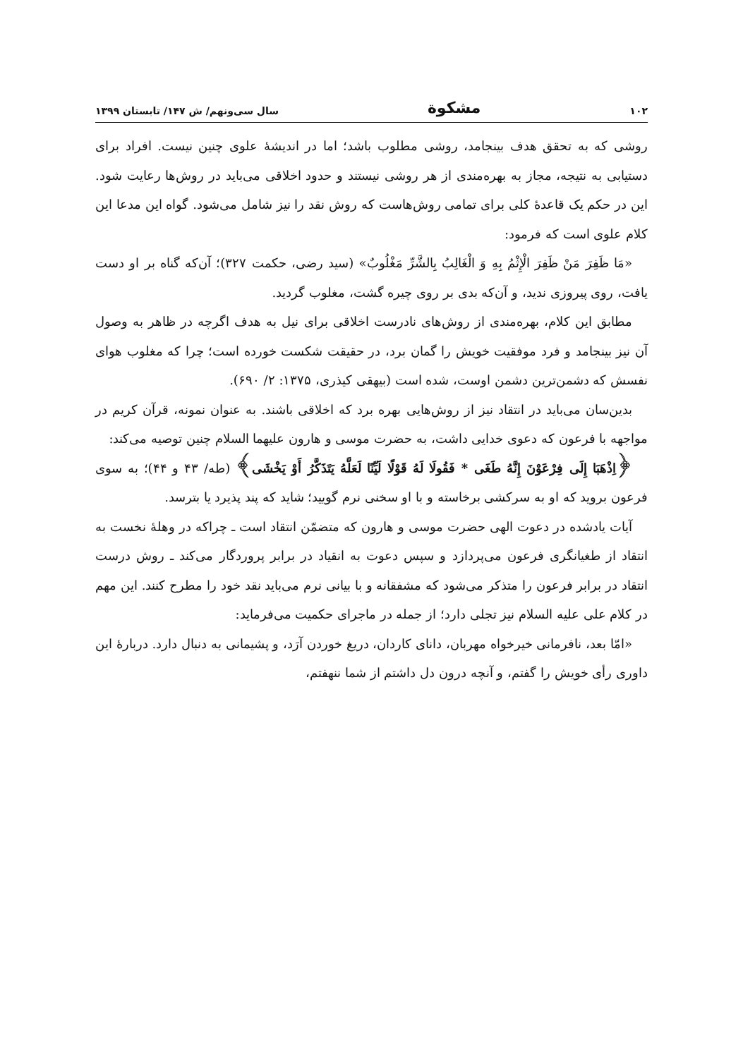۱۰۲ مشکوة سال سی‌ونهم/ ش ۱۴۷/ تابستان ۱۳۹۹
روشی که به تحقق هدف بینجامد، روشی مطلوب باشد؛ اما در اندیشهٔ علوی چنین نیست. افراد برای دستیابی به نتیجه، مجاز به بهره‌مندی از هر روشی نیستند و حدود اخلاقی می‌باید در روش‌ها رعایت شود. این در حکم یک قاعدهٔ کلی برای تمامی روش‌هاست که روش نقد را نیز شامل می‌شود. گواه این مدعا این کلام علوی است که فرمود:
«مَا ظَفِرَ مَنْ ظَفِرَ الْإِثْمُ بِهِ وَ الْغَالِبُ بِالشَّرِّ مَغْلُوبٌ» (سید رضی، حکمت ۳۲۷)؛ آن‌که گناه بر او دست یافت، روی پیروزی ندید، و آن‌که بدی بر روی چیره گشت، مغلوب گردید.
مطابق این کلام، بهره‌مندی از روش‌های نادرست اخلاقی برای نیل به هدف اگرچه در ظاهر به وصول آن نیز بینجامد و فرد موفقیت خویش را گمان برد، در حقیقت شکست خورده است؛ چرا که مغلوب هوای نفسش که دشمن‌ترین دشمن اوست، شده است (بیهقی کیذری، ۱۳۷۵: ۲/ ۶۹۰).
بدین‌سان می‌باید در انتقاد نیز از روش‌هایی بهره برد که اخلاقی باشند. به عنوان نمونه، قرآن کریم در مواجهه با فرعون که دعوی خدایی داشت، به حضرت موسی و هارون علیهما السلام چنین توصیه می‌کند:
﴿اِذْهَبَا إِلَى فِرْعَوْنَ إِنَّهُ طَغَى * فَقُولَا لَهُ قَوْلًا لَيِّنًا لَعَلَّهُ يَتَذَكَّرُ أَوْ يَخْشَى﴾ (طه/ ۴۳ و ۴۴)؛ به سوی فرعون بروید که او به سرکشی برخاسته و با او سخنی نرم گویید؛ شاید که پند پذیرد یا بترسد.
آیات یادشده در دعوت الهی حضرت موسی و هارون که متضمّن انتقاد است ـ چراکه در وهلهٔ نخست به انتقاد از طغیانگری فرعون می‌پردازد و سپس دعوت به انقیاد در برابر پروردگار می‌کند ـ روش درست انتقاد در برابر فرعون را متذکر می‌شود که مشفقانه و با بیانی نرم می‌باید نقد خود را مطرح کنند. این مهم در کلام علی علیه السلام نیز تجلی دارد؛ از جمله در ماجرای حکمیت می‌فرماید:
«امّا بعد، نافرمانی خیرخواه مهربان، دانای کاردان، دریغ خوردن آرَد، و پشیمانی به دنبال دارد. دربارهٔ این داوری رأی خویش را گفتم، و آنچه درون دل داشتم از شما ننهفتم،